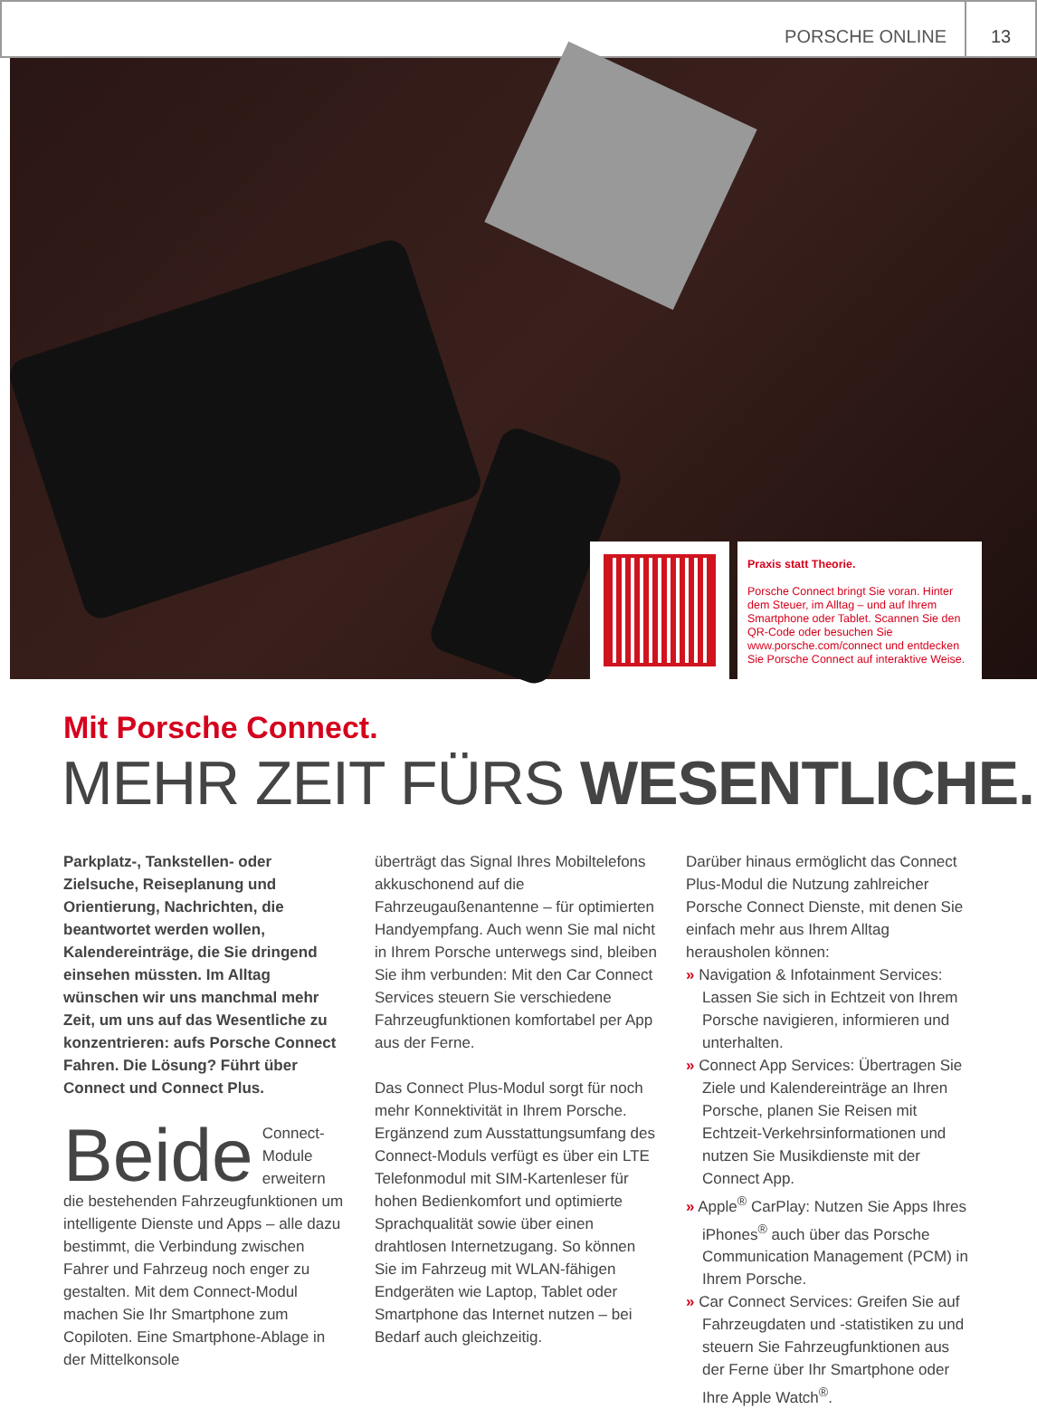PORSCHE ONLINE
13
Praxis statt Theorie.
Porsche Connect bringt Sie voran. Hinter dem Steuer, im Alltag – und auf Ihrem Smartphone oder Tablet. Scannen Sie den QR-Code oder besuchen Sie www.porsche.com/connect und entdecken Sie Porsche Connect auf interaktive Weise.
Mit Porsche Connect.
MEHR ZEIT FÜRS WESENTLICHE.
Parkplatz-, Tankstellen- oder Zielsuche, Reiseplanung und Orientierung, Nachrichten, die beantwortet werden wollen, Kalendereinträge, die Sie dringend einsehen müssten. Im Alltag wünschen wir uns manchmal mehr Zeit, um uns auf das Wesentliche zu konzentrieren: aufs Porsche Connect Fahren. Die Lösung? Führt über Connect und Connect Plus.
Beide Connect-Module erweitern die bestehenden Fahrzeugfunktionen um intelligente Dienste und Apps – alle dazu bestimmt, die Verbindung zwischen Fahrer und Fahrzeug noch enger zu gestalten. Mit dem Connect-Modul machen Sie Ihr Smartphone zum Copiloten. Eine Smartphone-Ablage in der Mittelkonsole
überträgt das Signal Ihres Mobiltelefons akkuschonend auf die Fahrzeugaußenantenne – für optimierten Handyempfang. Auch wenn Sie mal nicht in Ihrem Porsche unterwegs sind, bleiben Sie ihm verbunden: Mit den Car Connect Services steuern Sie verschiedene Fahrzeugfunktionen komfortabel per App aus der Ferne.
Das Connect Plus-Modul sorgt für noch mehr Konnektivität in Ihrem Porsche. Ergänzend zum Ausstattungsumfang des Connect-Moduls verfügt es über ein LTE Telefonmodul mit SIM-Kartenleser für hohen Bedienkomfort und optimierte Sprachqualität sowie über einen drahtlosen Internetzugang. So können Sie im Fahrzeug mit WLAN-fähigen Endgeräten wie Laptop, Tablet oder Smartphone das Internet nutzen – bei Bedarf auch gleichzeitig.
Darüber hinaus ermöglicht das Connect Plus-Modul die Nutzung zahlreicher Porsche Connect Dienste, mit denen Sie einfach mehr aus Ihrem Alltag herausholen können:
» Navigation & Infotainment Services: Lassen Sie sich in Echtzeit von Ihrem Porsche navigieren, informieren und unterhalten.
» Connect App Services: Übertragen Sie Ziele und Kalendereinträge an Ihren Porsche, planen Sie Reisen mit Echtzeit-Verkehrsinformationen und nutzen Sie Musikdienste mit der Connect App.
» Apple<sup>®</sup> CarPlay: Nutzen Sie Apps Ihres iPhones<sup>®</sup> auch über das Porsche Communication Management (PCM) in Ihrem Porsche.
» Car Connect Services: Greifen Sie auf Fahrzeugdaten und -statistiken zu und steuern Sie Fahrzeugfunktionen aus der Ferne über Ihr Smartphone oder Ihre Apple Watch<sup>®</sup>.